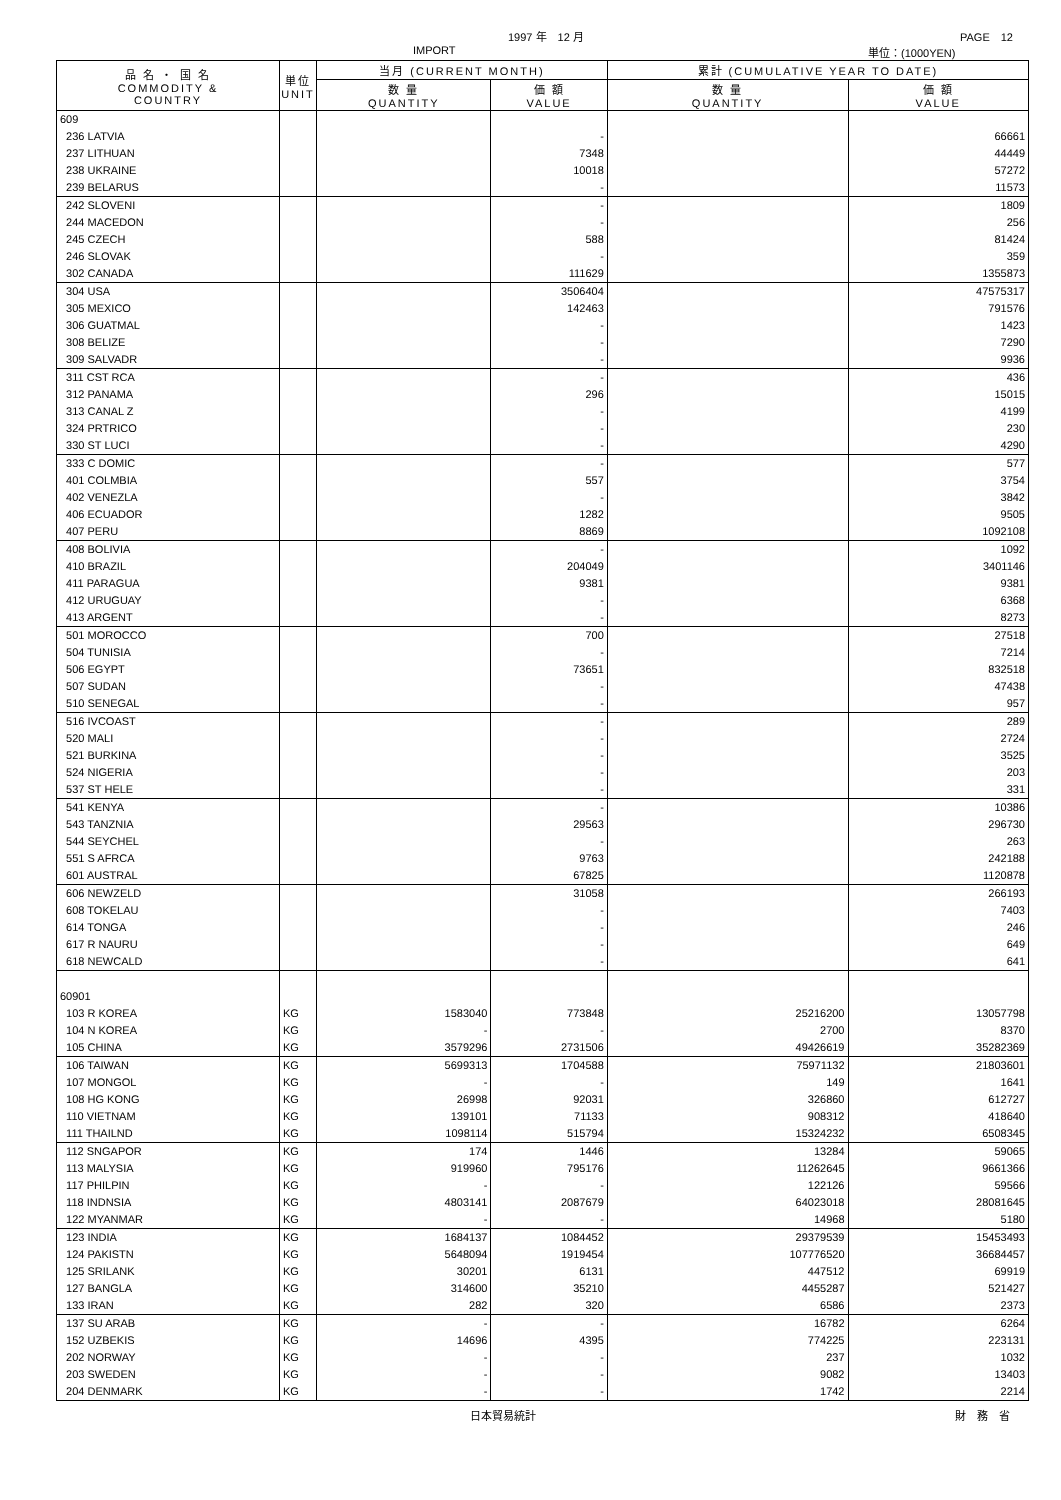1997 年　12 月 PAGE　12
IMPORT 単位：(1000YEN)
| 品 名 ・ 国 名 COMMODITY & COUNTRY | 単位 UNIT | 当月 (CURRENT MONTH) | | 累計 (CUMULATIVE YEAR TO DATE) | |
| --- | --- | --- | --- | --- | --- |
| | | 数 量 QUANTITY | 価 額 VALUE | 数 量 QUANTITY | 価 額 VALUE |
| 609 | | | | | |
| 236 LATVIA | | | - | | 66661 |
| 237 LITHUAN | | | 7348 | | 44449 |
| 238 UKRAINE | | | 10018 | | 57272 |
| 239 BELARUS | | | - | | 11573 |
| 242 SLOVENI | | | - | | 1809 |
| 244 MACEDON | | | - | | 256 |
| 245 CZECH | | | 588 | | 81424 |
| 246 SLOVAK | | | - | | 359 |
| 302 CANADA | | | 111629 | | 1355873 |
| 304 USA | | | 3506404 | | 47575317 |
| 305 MEXICO | | | 142463 | | 791576 |
| 306 GUATMAL | | | - | | 1423 |
| 308 BELIZE | | | - | | 7290 |
| 309 SALVADR | | | - | | 9936 |
| 311 CST RCA | | | - | | 436 |
| 312 PANAMA | | | 296 | | 15015 |
| 313 CANAL Z | | | - | | 4199 |
| 324 PRTRICO | | | - | | 230 |
| 330 ST LUCI | | | - | | 4290 |
| 333 C DOMIC | | | - | | 577 |
| 401 COLMBIA | | | 557 | | 3754 |
| 402 VENEZLA | | | - | | 3842 |
| 406 ECUADOR | | | 1282 | | 9505 |
| 407 PERU | | | 8869 | | 1092108 |
| 408 BOLIVIA | | | - | | 1092 |
| 410 BRAZIL | | | 204049 | | 3401146 |
| 411 PARAGUA | | | 9381 | | 9381 |
| 412 URUGUAY | | | - | | 6368 |
| 413 ARGENT | | | - | | 8273 |
| 501 MOROCCO | | | 700 | | 27518 |
| 504 TUNISIA | | | - | | 7214 |
| 506 EGYPT | | | 73651 | | 832518 |
| 507 SUDAN | | | - | | 47438 |
| 510 SENEGAL | | | - | | 957 |
| 516 IVCOAST | | | - | | 289 |
| 520 MALI | | | - | | 2724 |
| 521 BURKINA | | | - | | 3525 |
| 524 NIGERIA | | | - | | 203 |
| 537 ST HELE | | | - | | 331 |
| 541 KENYA | | | - | | 10386 |
| 543 TANZNIA | | | 29563 | | 296730 |
| 544 SEYCHEL | | | - | | 263 |
| 551 S AFRCA | | | 9763 | | 242188 |
| 601 AUSTRAL | | | 67825 | | 1120878 |
| 606 NEWZELD | | | 31058 | | 266193 |
| 608 TOKELAU | | | - | | 7403 |
| 614 TONGA | | | - | | 246 |
| 617 R NAURU | | | - | | 649 |
| 618 NEWCALD | | | - | | 641 |
| 60901 | | | | | |
| 103 R KOREA | KG | 1583040 | 773848 | 25216200 | 13057798 |
| 104 N KOREA | KG | - | - | 2700 | 8370 |
| 105 CHINA | KG | 3579296 | 2731506 | 49426619 | 35282369 |
| 106 TAIWAN | KG | 5699313 | 1704588 | 75971132 | 21803601 |
| 107 MONGOL | KG | - | - | 149 | 1641 |
| 108 HG KONG | KG | 26998 | 92031 | 326860 | 612727 |
| 110 VIETNAM | KG | 139101 | 71133 | 908312 | 418640 |
| 111 THAILND | KG | 1098114 | 515794 | 15324232 | 6508345 |
| 112 SNGAPOR | KG | 174 | 1446 | 13284 | 59065 |
| 113 MALYSIA | KG | 919960 | 795176 | 11262645 | 9661366 |
| 117 PHILPIN | KG | - | - | 122126 | 59566 |
| 118 INDNSIA | KG | 4803141 | 2087679 | 64023018 | 28081645 |
| 122 MYANMAR | KG | - | - | 14968 | 5180 |
| 123 INDIA | KG | 1684137 | 1084452 | 29379539 | 15453493 |
| 124 PAKISTN | KG | 5648094 | 1919454 | 107776520 | 36684457 |
| 125 SRILANK | KG | 30201 | 6131 | 447512 | 69919 |
| 127 BANGLA | KG | 314600 | 35210 | 4455287 | 521427 |
| 133 IRAN | KG | 282 | 320 | 6586 | 2373 |
| 137 SU ARAB | KG | - | - | 16782 | 6264 |
| 152 UZBEKIS | KG | 14696 | 4395 | 774225 | 223131 |
| 202 NORWAY | KG | - | - | 237 | 1032 |
| 203 SWEDEN | KG | - | - | 9082 | 13403 |
| 204 DENMARK | KG | - | - | 1742 | 2214 |
日本貿易統計 財　務　省